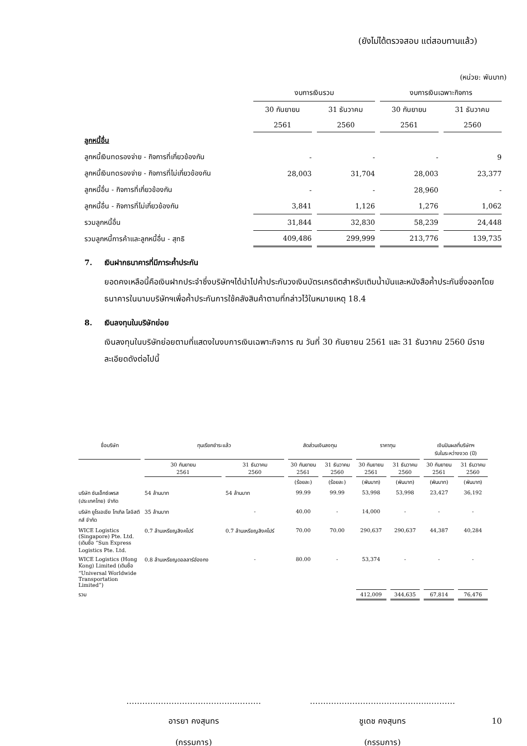(ยังไม่ได้ตรวจสอบ แต่สอบทานแล้ว)
(หน่วย: พันบาท)
| | งบการเงินรวม | | งบการเงินเฉพาะกิจการ | |
| --- | --- | --- | --- | --- |
| | 30 กันยายน | 31 ธันวาคม | 30 กันยายน | 31 ธันวาคม |
| | 2561 | 2560 | 2561 | 2560 |
| ลูกหนี้อื่น | | | | |
| ลูกหนี้เงินทดรองจ่าย - กิจการที่เกี่ยวข้องกัน | - | - | - | 9 |
| ลูกหนี้เงินทดรองจ่าย - กิจการที่ไม่เกี่ยวข้องกัน | 28,003 | 31,704 | 28,003 | 23,377 |
| ลูกหนี้อื่น - กิจการที่เกี่ยวข้องกัน | - | - | 28,960 | - |
| ลูกหนี้อื่น - กิจการที่ไม่เกี่ยวข้องกัน | 3,841 | 1,126 | 1,276 | 1,062 |
| รวมลูกหนี้อื่น | 31,844 | 32,830 | 58,239 | 24,448 |
| รวมลูกหนี้การค้าและลูกหนี้อื่น - สุทธิ | 409,486 | 299,999 | 213,776 | 139,735 |
7. เงินฝากธนาคารที่มีภาระค้ำประกัน
ยอดคงเหลือนี้คือเงินฝากประจำซึ่งบริษัทฯได้นำไปค้ำประกันวงเงินบัตรเครดิตสำหรับเติมน้ำมันและหนังสือค้ำประกันซึ่งออกโดยธนาคารในนามบริษัทฯเพื่อค้ำประกันการใช้คลังสินค้าตามที่กล่าวไว้ในหมายเหตุ 18.4
8. เงินลงทุนในบริษัทย่อย
เงินลงทุนในบริษัทย่อยตามที่แสดงในงบการเงินเฉพาะกิจการ ณ วันที่ 30 กันยายน 2561 และ 31 ธันวาคม 2560 มีรายละเอียดดังต่อไปนี้
| ชื่อบริษัท | ทุนเรียกชำระแล้ว | | สัดส่วนเงินลงทุน | | ราคาทุน | | เงินปันผลที่บริษัทฯ รับในระหว่างงวด (ปี) | |
| --- | --- | --- | --- | --- | --- | --- | --- | --- |
| | 30 กันยายน 2561 | 31 ธันวาคม 2560 | 30 กันยายน 2561 | 31 ธันวาคม 2560 | 30 กันยายน 2561 | 31 ธันวาคม 2560 | 30 กันยายน 2561 | 31 ธันวาคม 2560 |
| | | | (ร้อยละ) | (ร้อยละ) | (พันบาท) | (พันบาท) | (พันบาท) | (พันบาท) |
| บริษัท ซันเอ็กซ์เพรส (ประเทศไทย) จำกัด | 54 ล้านบาท | 54 ล้านบาท | 99.99 | 99.99 | 53,998 | 53,998 | 23,427 | 36,192 |
| บริษัท ยูโรเอเชีย โทเทิล โลจิสติกส์ จำกัด | 35 ล้านบาท | - | 40.00 | - | 14,000 | - | - | - |
| WICE Logistics (Singapore) Pte. Ltd. (เดิมชื่อ “Sun Express Logistics Pte. Ltd. | 0.7 ล้านเหรียญสิงคโปร์ | 0.7 ล้านเหรียญสิงคโปร์ | 70.00 | 70.00 | 290,637 | 290,637 | 44,387 | 40,284 |
| WICE Logistics (Hong Kong) Limited (เดิมชื่อ “Universal Worldwide Transportation Limited”) | 0.8 ล้านเหรียญดอลลาร์ฮ่องกง | - | 80.00 | - | 53,374 | - | - | - |
| รวม | | | | | 412,009 | 344,635 | 67,814 | 76,476 |
…………………………………...………
อารยา คงสุนทร
(กรรมการ)
…………….………………………...………
ชูเดช คงสุนทร
(กรรมการ)
10